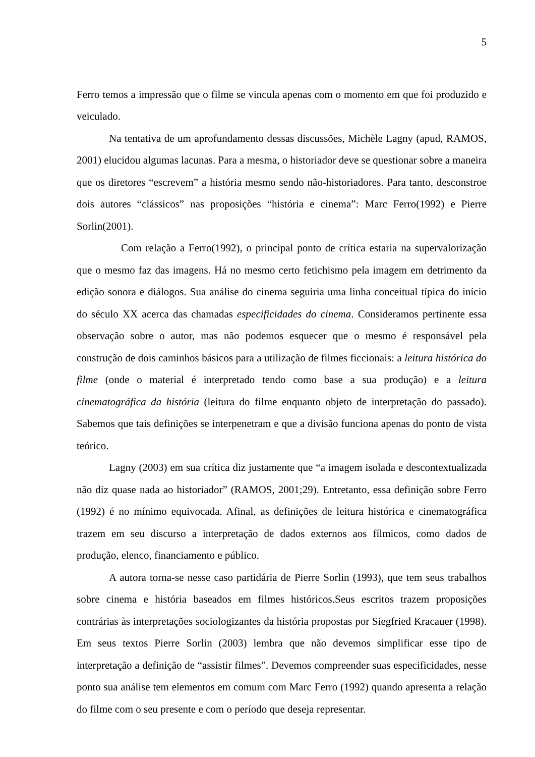5
Ferro temos a impressão que o filme se vincula apenas com o momento em que foi produzido e veiculado.
Na tentativa de um aprofundamento dessas discussões, Michèle Lagny (apud, RAMOS, 2001) elucidou algumas lacunas. Para a mesma, o historiador deve se questionar sobre a maneira que os diretores “escrevem” a história mesmo sendo não-historiadores. Para tanto, desconstroe dois autores “clássicos” nas proposições “história e cinema”: Marc Ferro(1992) e Pierre Sorlin(2001).
Com relação a Ferro(1992), o principal ponto de crítica estaria na supervalorização que o mesmo faz das imagens. Há no mesmo certo fetichismo pela imagem em detrimento da edição sonora e diálogos. Sua análise do cinema seguiria uma linha conceitual típica do início do século XX acerca das chamadas especificidades do cinema. Consideramos pertinente essa observação sobre o autor, mas não podemos esquecer que o mesmo é responsável pela construção de dois caminhos básicos para a utilização de filmes ficcionais: a leitura histórica do filme (onde o material é interpretado tendo como base a sua produção) e a leitura cinematográfica da história (leitura do filme enquanto objeto de interpretação do passado). Sabemos que tais definições se interpenetram e que a divisão funciona apenas do ponto de vista teórico.
Lagny (2003) em sua crítica diz justamente que “a imagem isolada e descontextualizada não diz quase nada ao historiador” (RAMOS, 2001;29). Entretanto, essa definição sobre Ferro (1992) é no mínimo equivocada. Afinal, as definições de leitura histórica e cinematográfica trazem em seu discurso a interpretação de dados externos aos fílmicos, como dados de produção, elenco, financiamento e público.
A autora torna-se nesse caso partidária de Pierre Sorlin (1993), que tem seus trabalhos sobre cinema e história baseados em filmes históricos.Seus escritos trazem proposições contrárias às interpretações sociologizantes da história propostas por Siegfried Kracauer (1998). Em seus textos Pierre Sorlin (2003) lembra que não devemos simplificar esse tipo de interpretação a definição de “assistir filmes”. Devemos compreender suas especificidades, nesse ponto sua análise tem elementos em comum com Marc Ferro (1992) quando apresenta a relação do filme com o seu presente e com o período que deseja representar.